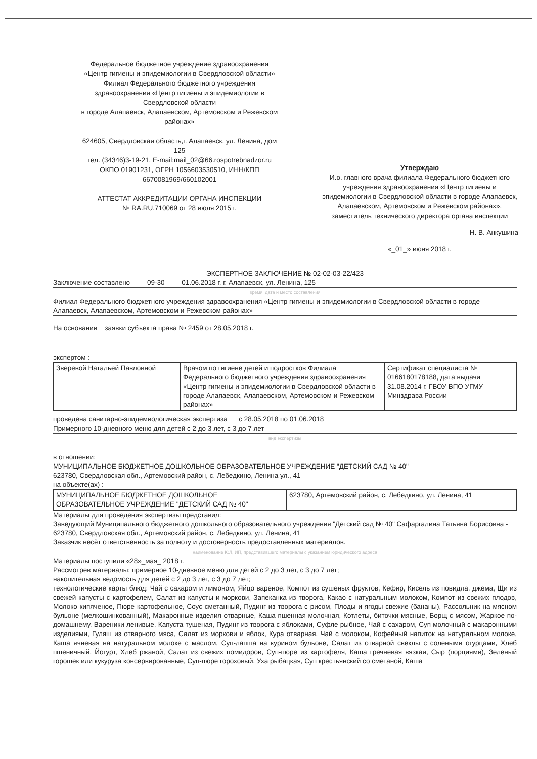Федеральное бюджетное учреждение здравоохранения
«Центр гигиены и эпидемиологии в Свердловской области»
Филиал Федерального бюджетного учреждения
здравоохранения «Центр гигиены и эпидемиологии в
Свердловской области
в городе Алапаевск, Алапаевском, Артемовском и Режевском
районах»
624605, Свердловская область,г. Алапаевск, ул. Ленина, дом
125
тел. (34346)3-19-21, E-mail:mail_02@66.rospotrebnadzor.ru
ОКПО 01901231, ОГРН 1056603530510, ИНН/КПП
6670081969/660102001
АТТЕСТАТ АККРЕДИТАЦИИ ОРГАНА ИНСПЕКЦИИ
№ RA.RU.710069 от 28 июля 2015 г.
Утверждаю
И.о. главного врача филиала Федерального бюджетного учреждения здравоохранения «Центр гигиены и эпидемиологии в Свердловской области в городе Алапаевск, Алапаевском, Артемовском и Режевском районах»,
заместитель технического директора органа инспекции
Н. В. Анкушина
«_01_» июня 2018 г.
ЭКСПЕРТНОЕ ЗАКЛЮЧЕНИЕ № 02-02-03-22/423
Заключение составлено 09-30 01.06.2018 г. г. Алапаевск, ул. Ленина, 125
время, дата и место составления
Филиал Федерального бюджетного учреждения здравоохранения «Центр гигиены и эпидемиологии в Свердловской области в городе Алапаевск, Алапаевском, Артемовском и Режевском районах»
На основании заявки субъекта права № 2459 от 28.05.2018 г.
экспертом :
| Зверевой Натальей Павловной | Врачом по гигиене детей и подростков Филиала Федерального бюджетного учреждения здравоохранения «Центр гигиены и эпидемиологии в Свердловской области в городе Алапаевск, Алапаевском, Артемовском и Режевском районах» | Сертификат специалиста № 0166180178188, дата выдачи 31.08.2014 г. ГБОУ ВПО УГМУ Минздрава России |
проведена санитарно-эпидемиологическая экспертиза с 28.05.2018 по 01.06.2018
Примерного 10-дневного меню для детей с 2 до 3 лет, с 3 до 7 лет
вид экспертизы
в отношении:
МУНИЦИПАЛЬНОЕ БЮДЖЕТНОЕ ДОШКОЛЬНОЕ ОБРАЗОВАТЕЛЬНОЕ УЧРЕЖДЕНИЕ "ДЕТСКИЙ САД № 40"
623780, Свердловская обл., Артемовский район, с. Лебедкино, Ленина ул., 41
на объекте(ах) :
| МУНИЦИПАЛЬНОЕ БЮДЖЕТНОЕ ДОШКОЛЬНОЕ ОБРАЗОВАТЕЛЬНОЕ УЧРЕЖДЕНИЕ "ДЕТСКИЙ САД № 40" | 623780, Артемовский район, с. Лебедкино, ул. Ленина, 41 |
Материалы для проведения экспертизы представил:
Заведующий Муниципального бюджетного дошкольного образовательного учреждения "Детский сад № 40" Сафаргалина Татьяна Борисовна - 623780, Свердловская обл., Артемовский район, с. Лебедкино, ул. Ленина, 41
Заказчик несёт ответственность за полноту и достоверность предоставленных материалов.
наименование ЮЛ, ИП, представившего материалы с указанием юридического адреса
Материалы поступили «28»_мая_ 2018 г.
Рассмотрев материалы: примерное 10-дневное меню для детей с 2 до 3 лет, с 3 до 7 лет;
накопительная ведомость для детей с 2 до 3 лет, с 3 до 7 лет;
технологические карты блюд: Чай с сахаром и лимоном, Яйцо вареное, Компот из сушеных фруктов, Кефир, Кисель из повидла, джема, Щи из свежей капусты с картофелем, Салат из капусты и моркови, Запеканка из творога, Какао с натуральным молоком, Компот из свежих плодов, Молоко кипяченое, Пюре картофельное, Соус сметанный, Пудинг из творога с рисом, Плоды и ягоды свежие (бананы), Рассольник на мясном бульоне (мелкошинкованный), Макаронные изделия отварные, Каша пшенная молочная, Котлеты, биточки мясные, Борщ с мясом, Жаркое по-домашнему, Вареники ленивые, Капуста тушеная, Пудинг из творога с яблоками, Суфле рыбное, Чай с сахаром, Суп молочный с макаронными изделиями, Гуляш из отварного мяса, Салат из моркови и яблок, Кура отварная, Чай с молоком, Кофейный напиток на натуральном молоке, Каша ячневая на натуральном молоке с маслом, Суп-лапша на курином бульоне, Салат из отварной свеклы с солеными огурцами, Хлеб пшеничный, Йогурт, Хлеб ржаной, Салат из свежих помидоров, Суп-пюре из картофеля, Каша гречневая вязкая, Сыр (порциями), Зеленый горошек или кукуруза консервированные, Суп-пюре гороховый, Уха рыбацкая, Суп крестьянский со сметаной, Каша